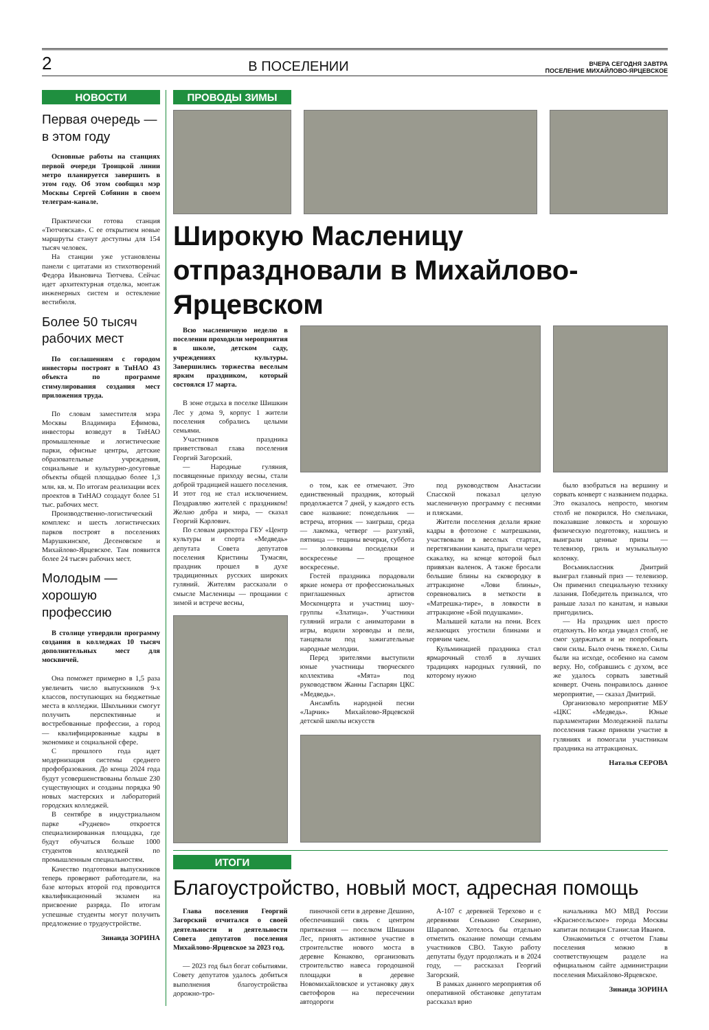2 В ПОСЕЛЕНИИ ВЧЕРА СЕГОДНЯ ЗАВТРА
ПОСЕЛЕНИЕ МИХАЙЛОВО-ЯРЦЕВСКОЕ
НОВОСТИ
Первая очередь — в этом году
Основные работы на станциях первой очереди Троицкой линии метро планируется завершить в этом году. Об этом сообщил мэр Москвы Сергей Собянин в своем телеграм-канале.
Практически готова станция «Тютчевская». С ее открытием новые маршруты станут доступны для 154 тысяч человек.
На станции уже установлены панели с цитатами из стихотворений Федора Ивановича Тютчева. Сейчас идет архитектурная отделка, монтаж инженерных систем и остекление вестибюля.
Более 50 тысяч рабочих мест
По соглашениям с городом инвесторы построят в ТиНАО 43 объекта по программе стимулирования создания мест приложения труда.
По словам заместителя мэра Москвы Владимира Ефимова, инвесторы возведут в ТиНАО промышленные и логистические парки, офисные центры, детские образовательные учреждения, социальные и культурно-досуговые объекты общей площадью более 1,3 млн. кв. м. По итогам реализации всех проектов в ТиНАО создадут более 51 тыс. рабочих мест.
Производственно-логистический комплекс и шесть логистических парков построят в поселениях Марушкинское, Десеновское и Михайлово-Ярцевское. Там появится более 24 тысяч рабочих мест.
Молодым — хорошую профессию
В столице утвердили программу создания в колледжах 10 тысяч дополнительных мест для москвичей.
Она поможет примерно в 1,5 раза увеличить число выпускников 9-х классов, поступающих на бюджетные места в колледжи. Школьники смогут получить перспективные и востребованные профессии, а город — квалифицированные кадры в экономике и социальной сфере.
С прошлого года идет модернизация системы среднего профобразования. До конца 2024 года будут усовершенствованы больше 230 существующих и созданы порядка 90 новых мастерских и лабораторий городских колледжей.
В сентябре в индустриальном парке «Руднево» откроется специализированная площадка, где будут обучаться больше 1000 студентов колледжей по промышленным специальностям.
Качество подготовки выпускников теперь проверяют работодатели, на базе которых второй год проводится квалификационный экзамен на присвоение разряда. По итогам успешные студенты могут получить предложение о трудоустройстве.
Зинаида ЗОРИНА
ПРОВОДЫ ЗИМЫ
Широкую Масленицу отпраздновали в Михайлово-Ярцевском
Всю масленичную неделю в поселении проходили мероприятия в школе, детском саду, учреждениях культуры. Завершились торжества веселым ярким праздником, который состоялся 17 марта.
В зоне отдыха в поселке Шишкин Лес у дома 9, корпус 1 жители поселения собрались целыми семьями.
Участников праздника приветствовал глава поселения Георгий Загорский.
— Народные гуляния, посвященные приходу весны, стали доброй традицией нашего поселения. И этот год не стал исключением. Поздравляю жителей с праздником! Желаю добра и мира, — сказал Георгий Карлович.
По словам директора ГБУ «Центр культуры и спорта «Медведь» депутата Совета депутатов поселения Кристины Тумасян, праздник прошел в духе традиционных русских широких гуляний. Жителям рассказали о смысле Масленицы — прощании с зимой и встрече весны,
о том, как ее отмечают. Это единственный праздник, который продолжается 7 дней, у каждого есть свое название: понедельник — встреча, вторник — заигрыш, среда — лакомка, четверг — разгуляй, пятница — тещины вечерки, суббота — золовкины посиделки и воскресенье — прощеное воскресенье.
Гостей праздника порадовали яркие номера от профессиональных приглашенных артистов Москонцерта и участниц шоу-группы «Златица». Участники гуляний играли с аниматорами в игры, водили хороводы и пели, танцевали под зажигательные народные мелодии.
Перед зрителями выступили юные участницы творческого коллектива «Мята» под руководством Жанны Гаспарян ЦКС «Медведь».
Ансамбль народной песни «Ларчик» Михайлово-Ярцевской детской школы искусств
под руководством Анастасии Спасской показал целую масленичную программу с песнями и плясками.
Жители поселения делали яркие кадры в фотозоне с матрешками, участвовали в веселых стартах, перетягивании каната, прыгали через скакалку, на конце которой был привязан валенок. А также бросали большие блины на сковородку в аттракционе «Лови блины», соревновались в меткости в «Матрешка-тире», в ловкости в аттракционе «Бой подушками».
Малышей катали на пони. Всех желающих угостили блинами и горячим чаем.
Кульминацией праздника стал ярмарочный столб в лучших традициях народных гуляний, по которому нужно
было взобраться на вершину и сорвать конверт с названием подарка. Это оказалось непросто, многим столб не покорился. Но смельчаки, показавшие ловкость и хорошую физическую подготовку, нашлись и выиграли ценные призы — телевизор, гриль и музыкальную колонку.
Восьмиклассник Дмитрий выиграл главный приз — телевизор. Он применил специальную технику лазания. Победитель признался, что раньше лазал по канатам, и навыки пригодились.
— На праздник шел просто отдохнуть. Но когда увидел столб, не смог удержаться и не попробовать свои силы. Было очень тяжело. Силы были на исходе, особенно на самом верху. Но, собравшись с духом, все же удалось сорвать заветный конверт. Очень понравилось данное мероприятие, — сказал Дмитрий.
Организовало мероприятие МБУ «ЦКС «Медведь». Юные парламентарии Молодежной палаты поселения также приняли участие в гуляниях и помогали участникам праздника на аттракционах.
Наталья СЕРОВА
ИТОГИ
Благоустройство, новый мост, адресная помощь
Глава поселения Георгий Загорский отчитался о своей деятельности и деятельности Совета депутатов поселения Михайлово-Ярцевское за 2023 год.
— 2023 год был богат событиями. Совету депутатов удалось добиться выполнения благоустройства дорожно-тро-
пиночной сети в деревне Дешино, обеспечивший связь с центром притяжения — поселком Шишкин Лес, принять активное участие в строительстве нового моста в деревне Конаково, организовать строительство навеса городошной площадки в деревне Новомихайловское и установку двух светофоров на пересечении автодороги
А-107 с деревней Терехово и с деревнями Сенькино Секерино, Шарапово. Хотелось бы отдельно отметить оказание помощи семьям участников СВО. Такую работу депутаты будут продолжать и в 2024 году, — рассказал Георгий Загорский.
В рамках данного мероприятия об оперативной обстановке депутатам рассказал врио
начальника МО МВД России «Красносельское» города Москвы капитан полиции Станислав Иванов.
Ознакомиться с отчетом Главы поселения можно в соответствующем разделе на официальном сайте администрации поселения Михайлово-Ярцевское.
Зинаида ЗОРИНА